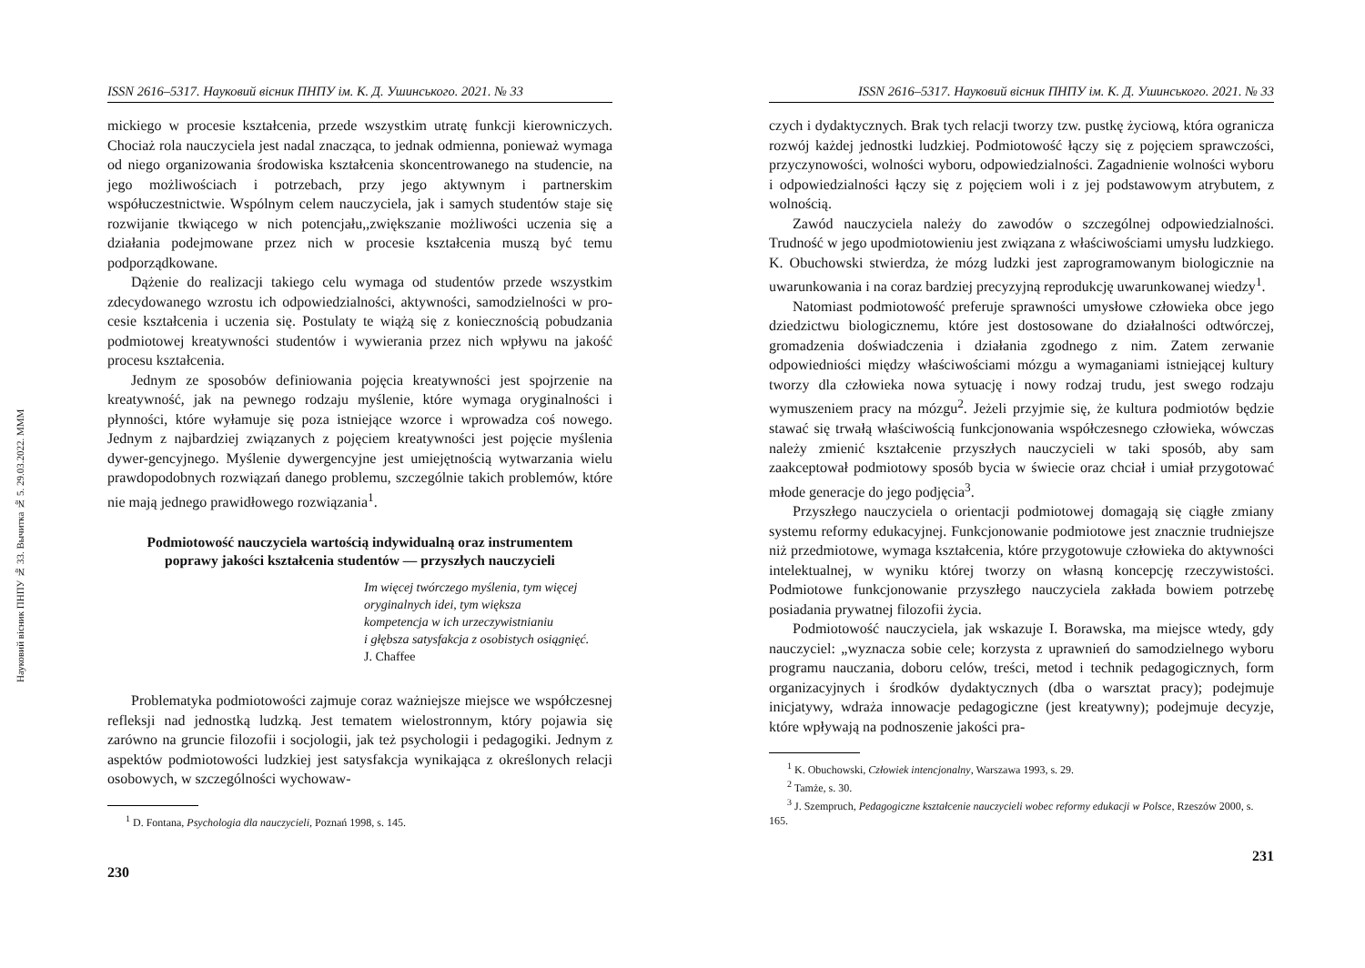Науковий вісник ПНПУ № 33. Вычитка № 5. 29.03.2022. MMM
ISSN 2616–5317. Науковий вісник ПНПУ ім. К. Д. Ушинського. 2021. № 33
mickiego w procesie kształcenia, przede wszystkim utratę funkcji kierowniczych. Chociaż rola nauczyciela jest nadal znacząca, to jednak odmienna, ponieważ wymaga od niego organizowania środowiska kształcenia skoncentrowanego na studencie, na jego możliwościach i potrzebach, przy jego aktywnym i partnerskim współuczestnictwie. Wspólnym celem nauczyciela, jak i samych studentów staje się rozwijanie tkwiącego w nich potencjału,,zwiększanie możliwości uczenia się a działania podejmowane przez nich w procesie kształcenia muszą być temu podporządkowane.
Dążenie do realizacji takiego celu wymaga od studentów przede wszystkim zdecydowanego wzrostu ich odpowiedzialności, aktywności, samodzielności w pro-cesie kształcenia i uczenia się. Postulaty te wiążą się z koniecznością pobudzania podmiotowej kreatywności studentów i wywierania przez nich wpływu na jakość procesu kształcenia.
Jednym ze sposobów definiowania pojęcia kreatywności jest spojrzenie na kreatywność, jak na pewnego rodzaju myślenie, które wymaga oryginalności i płynności, które wyłamuje się poza istniejące wzorce i wprowadza coś nowego. Jednym z najbardziej związanych z pojęciem kreatywności jest pojęcie myślenia dywer-gencyjnego. Myślenie dywergencyjne jest umiejętnością wytwarzania wielu prawdopodobnych rozwiązań danego problemu, szczególnie takich problemów, które nie mają jednego prawidłowego rozwiązania<sup>1</sup>.
Podmiotowość nauczyciela wartością indywidualną oraz instrumentem
poprawy jakości kształcenia studentów — przyszłych nauczycieli
Im więcej twórczego myślenia, tym więcej
oryginalnych idei, tym większa
kompetencja w ich urzeczywistnianiu
i głębsza satysfakcja z osobistych osiągnięć.
J. Chaffee
Problematyka podmiotowości zajmuje coraz ważniejsze miejsce we współczesnej refleksji nad jednostką ludzką. Jest tematem wielostronnym, który pojawia się zarówno na gruncie filozofii i socjologii, jak też psychologii i pedagogiki. Jednym z aspektów podmiotowości ludzkiej jest satysfakcja wynikająca z określonych relacji osobowych, w szczególności wychowaw-
<sup>1</sup> D. Fontana, Psychologia dla nauczycieli, Poznań 1998, s. 145.
230
ISSN 2616–5317. Науковий вісник ПНПУ ім. К. Д. Ушинського. 2021. № 33
czych i dydaktycznych. Brak tych relacji tworzy tzw. pustkę życiową, która ogranicza rozwój każdej jednostki ludzkiej. Podmiotowość łączy się z pojęciem sprawczości, przyczynowości, wolności wyboru, odpowiedzialności. Zagadnienie wolności wyboru i odpowiedzialności łączy się z pojęciem woli i z jej podstawowym atrybutem, z wolnością.
Zawód nauczyciela należy do zawodów o szczególnej odpowiedzialności. Trudność w jego upodmiotowieniu jest związana z właściwościami umysłu ludzkiego. K. Obuchowski stwierdza, że mózg ludzki jest zaprogramowanym biologicznie na uwarunkowania i na coraz bardziej precyzyjną reprodukcję uwarunkowanej wiedzy<sup>1</sup>.
Natomiast podmiotowość preferuje sprawności umysłowe człowieka obce jego dziedzictwu biologicznemu, które jest dostosowane do działalności odtwórczej, gromadzenia doświadczenia i działania zgodnego z nim. Zatem zerwanie odpowiedniości między właściwościami mózgu a wymaganiami istniejącej kultury tworzy dla człowieka nowa sytuację i nowy rodzaj trudu, jest swego rodzaju wymuszeniem pracy na mózgu<sup>2</sup>. Jeżeli przyjmie się, że kultura podmiotów będzie stawać się trwałą właściwością funkcjonowania współczesnego człowieka, wówczas należy zmienić kształcenie przyszłych nauczycieli w taki sposób, aby sam zaakceptował podmiotowy sposób bycia w świecie oraz chciał i umiał przygotować młode generacje do jego podjęcia<sup>3</sup>.
Przyszłego nauczyciela o orientacji podmiotowej domagają się ciągłe zmiany systemu reformy edukacyjnej. Funkcjonowanie podmiotowe jest znacznie trudniejsze niż przedmiotowe, wymaga kształcenia, które przygotowuje człowieka do aktywności intelektualnej, w wyniku której tworzy on własną koncepcję rzeczywistości. Podmiotowe funkcjonowanie przyszłego nauczyciela zakłada bowiem potrzebę posiadania prywatnej filozofii życia.
Podmiotowość nauczyciela, jak wskazuje I. Borawska, ma miejsce wtedy, gdy nauczyciel: „wyznacza sobie cele; korzysta z uprawnień do samodzielnego wyboru programu nauczania, doboru celów, treści, metod i technik pedagogicznych, form organizacyjnych i środków dydaktycznych (dba o warsztat pracy); podejmuje inicjatywy, wdraża innowacje pedagogiczne (jest kreatywny); podejmuje decyzje, które wpływają na podnoszenie jakości pra-
<sup>1</sup> K. Obuchowski, Człowiek intencjonalny, Warszawa 1993, s. 29.
<sup>2</sup> Tamże, s. 30.
<sup>3</sup> J. Szempruch, Pedagogiczne kształcenie nauczycieli wobec reformy edukacji w Polsce, Rzeszów 2000, s. 165.
231